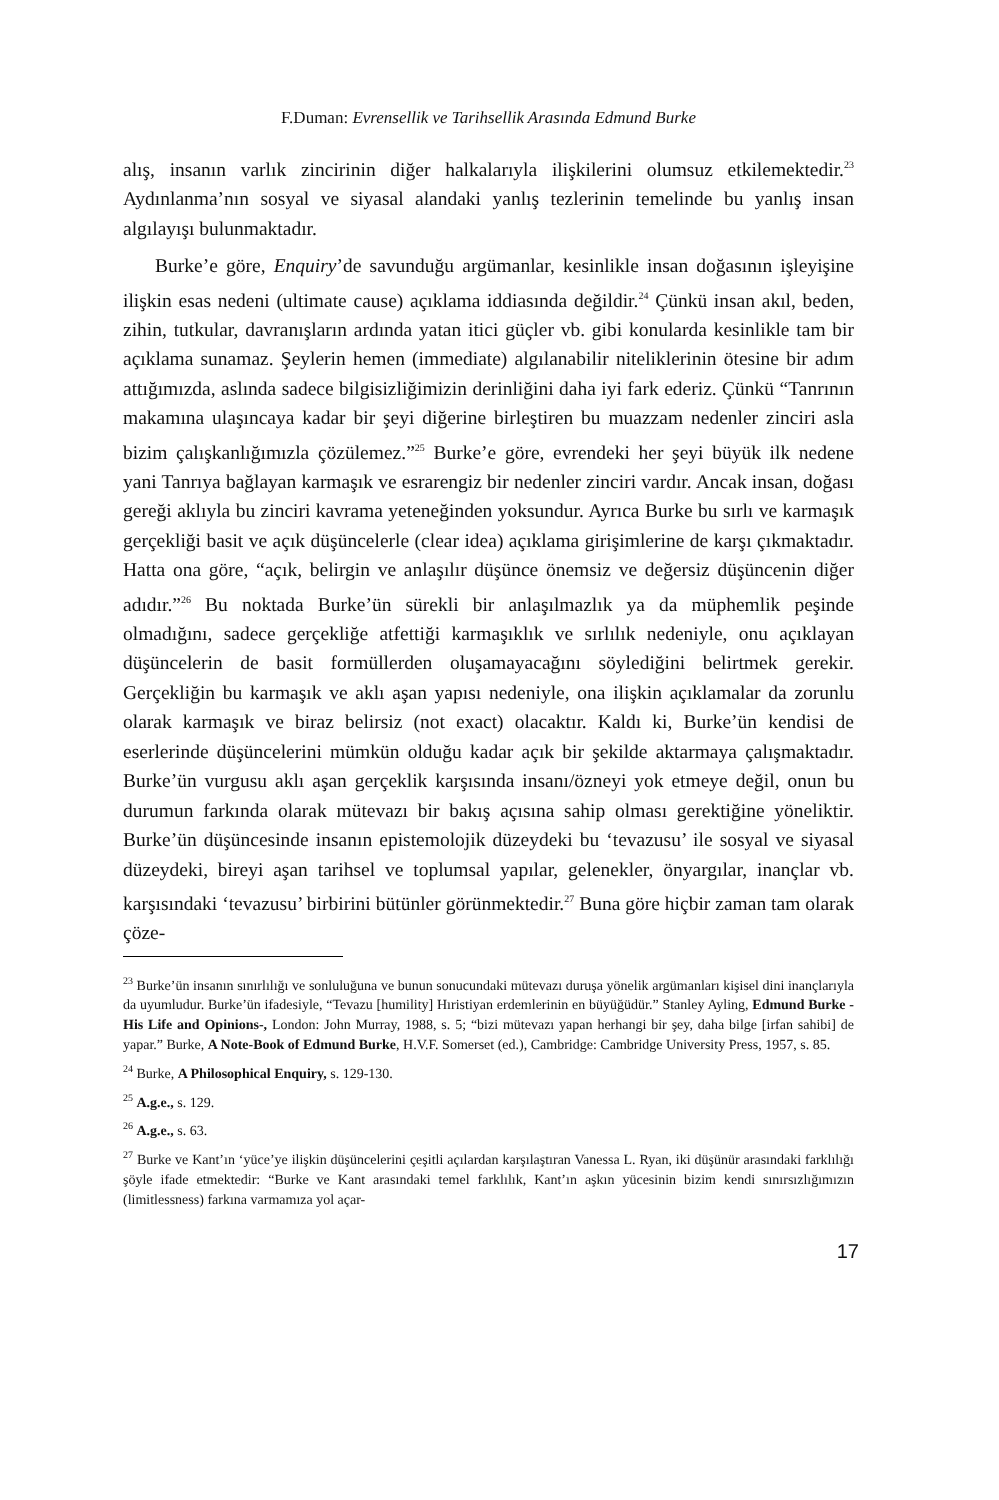F.Duman: Evrensellik ve Tarihsellik Arasında Edmund Burke
alış, insanın varlık zincirinin diğer halkalarıyla ilişkilerini olumsuz etkilemektedir.<sup>23</sup> Aydınlanma’nın sosyal ve siyasal alandaki yanlış tezlerinin temelinde bu yanlış insan algılayışı bulunmaktadır.
Burke’e göre, Enquiry’de savunduğu argümanlar, kesinlikle insan doğasının işleyişine ilişkin esas nedeni (ultimate cause) açıklama iddiasında değildir.<sup>24</sup> Çünkü insan akıl, beden, zihin, tutkular, davranışların ardında yatan itici güçler vb. gibi konularda kesinlikle tam bir açıklama sunamaz. Şeylerin hemen (immediate) algılanabilir niteliklerinin ötesine bir adım attığımızda, aslında sadece bilgisizliğimizin derinliğini daha iyi fark ederiz. Çünkü “Tanrının makamına ulaşıncaya kadar bir şeyi diğerine birleştiren bu muazzam nedenler zinciri asla bizim çalışkanlığımızla çözülemez.”<sup>25</sup> Burke’e göre, evrendeki her şeyi büyük ilk nedene yani Tanrıya bağlayan karmaşık ve esrarengiz bir nedenler zinciri vardır. Ancak insan, doğası gereği aklıyla bu zinciri kavrama yeteneğinden yoksundur. Ayrıca Burke bu sırlı ve karmaşık gerçekliği basit ve açık düşüncelerle (clear idea) açıklama girişimlerine de karşı çıkmaktadır. Hatta ona göre, “açık, belirgin ve anlaşılır düşünce önemsiz ve değersiz düşüncenin diğer adıdır.”<sup>26</sup> Bu noktada Burke’ün sürekli bir anlaşılmazlık ya da müphemlik peşinde olmadığını, sadece gerçekliğe atfettiği karmaşıklık ve sırlılık nedeniyle, onu açıklayan düşüncelerin de basit formüllerden oluşamayacağını söylediğini belirtmek gerekir. Gerçekliğin bu karmaşık ve aklı aşan yapısı nedeniyle, ona ilişkin açıklamalar da zorunlu olarak karmaşık ve biraz belirsiz (not exact) olacaktır. Kaldı ki, Burke’ün kendisi de eserlerinde düşüncelerini mümkün olduğu kadar açık bir şekilde aktarmaya çalışmaktadır. Burke’ün vurgusu aklı aşan gerçeklik karşısında insanı/özneyi yok etmeye değil, onun bu durumun farkında olarak mütevazı bir bakış açısına sahip olması gerektiğine yöneliktir. Burke’ün düşüncesinde insanın epistemolojik düzeydeki bu ‘tevazusu’ ile sosyal ve siyasal düzeydeki, bireyi aşan tarihsel ve toplumsal yapılar, gelenekler, önyargılar, inançlar vb. karşısındaki ‘tevazusu’ birbirini bütünler görünmektedir.<sup>27</sup> Buna göre hiçbir zaman tam olarak çöze-
<sup>23</sup> Burke’ün insanın sınırlılığı ve sonluluğuna ve bunun sonucundaki mütevazı duruşa yönelik argümanları kişisel dini inançlarıyla da uyumludur. Burke’ün ifadesiyle, “Tevazu [humility] Hıristiyan erdemlerinin en büyüğüdür.” Stanley Ayling, Edmund Burke -His Life and Opinions-, London: John Murray, 1988, s. 5; “bizi mütevazı yapan herhangi bir şey, daha bilge [irfan sahibi] de yapar.” Burke, A Note-Book of Edmund Burke, H.V.F. Somerset (ed.), Cambridge: Cambridge University Press, 1957, s. 85.
<sup>24</sup> Burke, A Philosophical Enquiry, s. 129-130.
<sup>25</sup> A.g.e., s. 129.
<sup>26</sup> A.g.e., s. 63.
<sup>27</sup> Burke ve Kant’ın ‘yüce’ye ilişkin düşüncelerini çeşitli açılardan karşılaştıran Vanessa L. Ryan, iki düşünür arasındaki farklılığı şöyle ifade etmektedir: “Burke ve Kant arasındaki temel farklılık, Kant’ın aşkın yücesinin bizim kendi sınırsızlığımızın (limitlessness) farkına varmamıza yol açar-
17